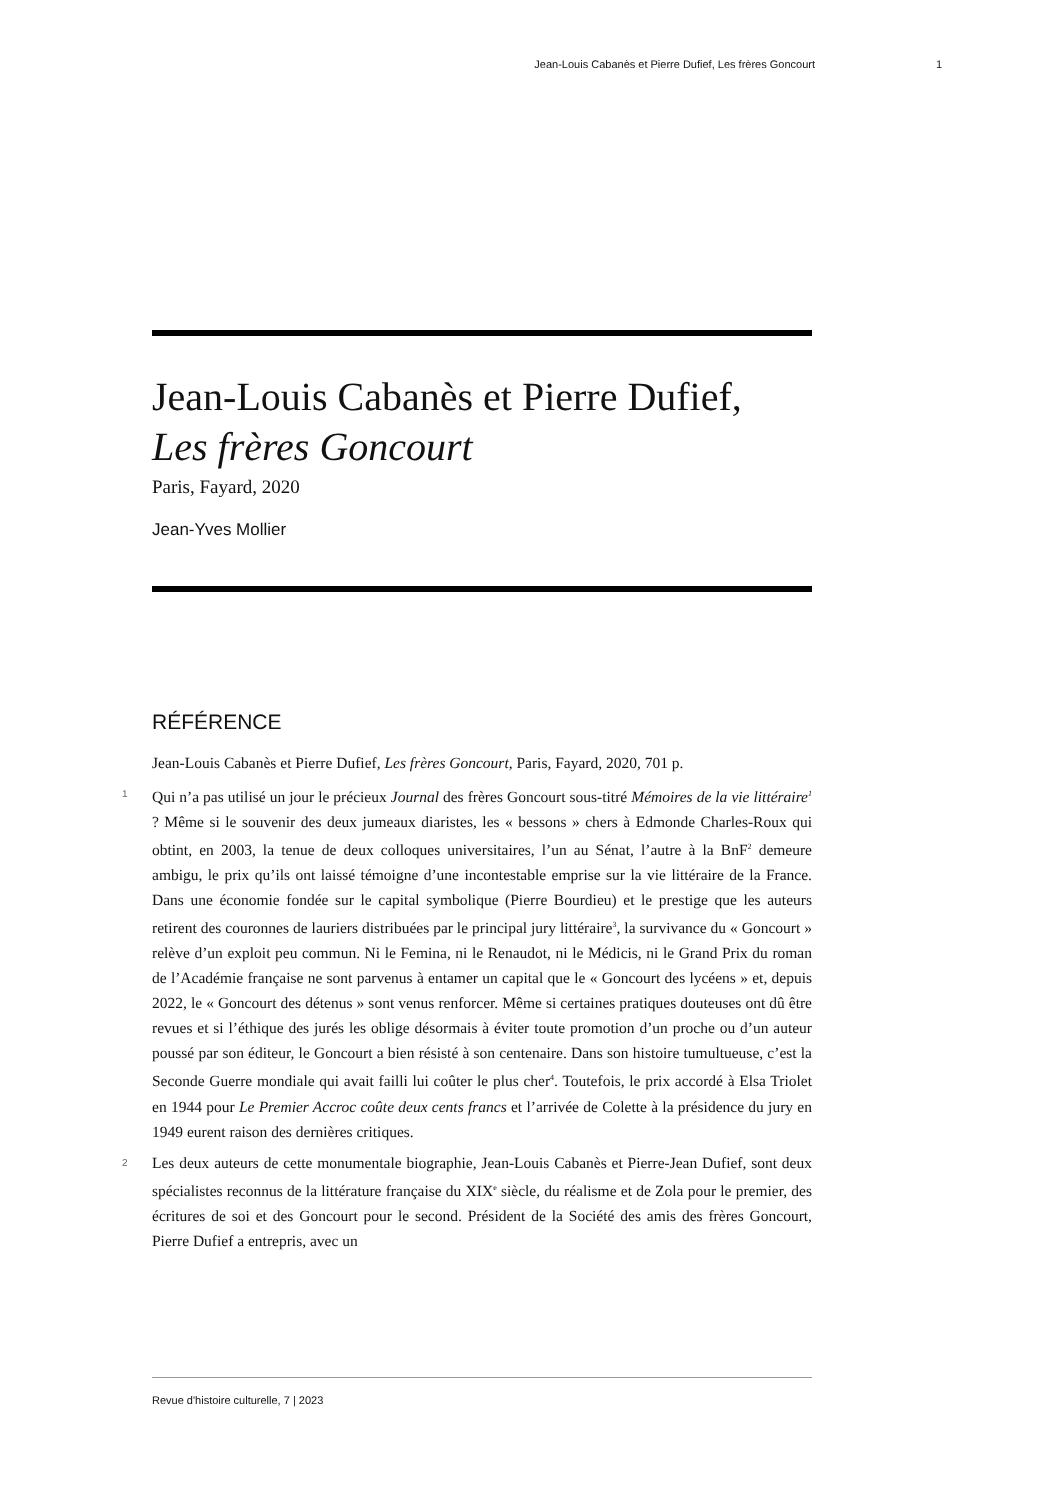Jean-Louis Cabanès et Pierre Dufief, Les frères Goncourt 1
Jean-Louis Cabanès et Pierre Dufief,
Les frères Goncourt
Paris, Fayard, 2020
Jean-Yves Mollier
RÉFÉRENCE
Jean-Louis Cabanès et Pierre Dufief, Les frères Goncourt, Paris, Fayard, 2020, 701 p.
1 Qui n’a pas utilisé un jour le précieux Journal des frères Goncourt sous-titré Mémoires de la vie littéraire<sup>1</sup> ? Même si le souvenir des deux jumeaux diaristes, les « bessons » chers à Edmonde Charles-Roux qui obtint, en 2003, la tenue de deux colloques universitaires, l’un au Sénat, l’autre à la BnF<sup>2</sup> demeure ambigu, le prix qu’ils ont laissé témoigne d’une incontestable emprise sur la vie littéraire de la France. Dans une économie fondée sur le capital symbolique (Pierre Bourdieu) et le prestige que les auteurs retirent des couronnes de lauriers distribuées par le principal jury littéraire<sup>3</sup>, la survivance du « Goncourt » relève d’un exploit peu commun. Ni le Femina, ni le Renaudot, ni le Médicis, ni le Grand Prix du roman de l’Académie française ne sont parvenus à entamer un capital que le « Goncourt des lycéens » et, depuis 2022, le « Goncourt des détenus » sont venus renforcer. Même si certaines pratiques douteuses ont dû être revues et si l’éthique des jurés les oblige désormais à éviter toute promotion d’un proche ou d’un auteur poussé par son éditeur, le Goncourt a bien résisté à son centenaire. Dans son histoire tumultueuse, c’est la Seconde Guerre mondiale qui avait failli lui coûter le plus cher<sup>4</sup>. Toutefois, le prix accordé à Elsa Triolet en 1944 pour Le Premier Accroc coûte deux cents francs et l’arrivée de Colette à la présidence du jury en 1949 eurent raison des dernières critiques.
2 Les deux auteurs de cette monumentale biographie, Jean-Louis Cabanès et Pierre-Jean Dufief, sont deux spécialistes reconnus de la littérature française du XIX<sup>e</sup> siècle, du réalisme et de Zola pour le premier, des écritures de soi et des Goncourt pour le second. Président de la Société des amis des frères Goncourt, Pierre Dufief a entrepris, avec un
Revue d'histoire culturelle, 7 | 2023